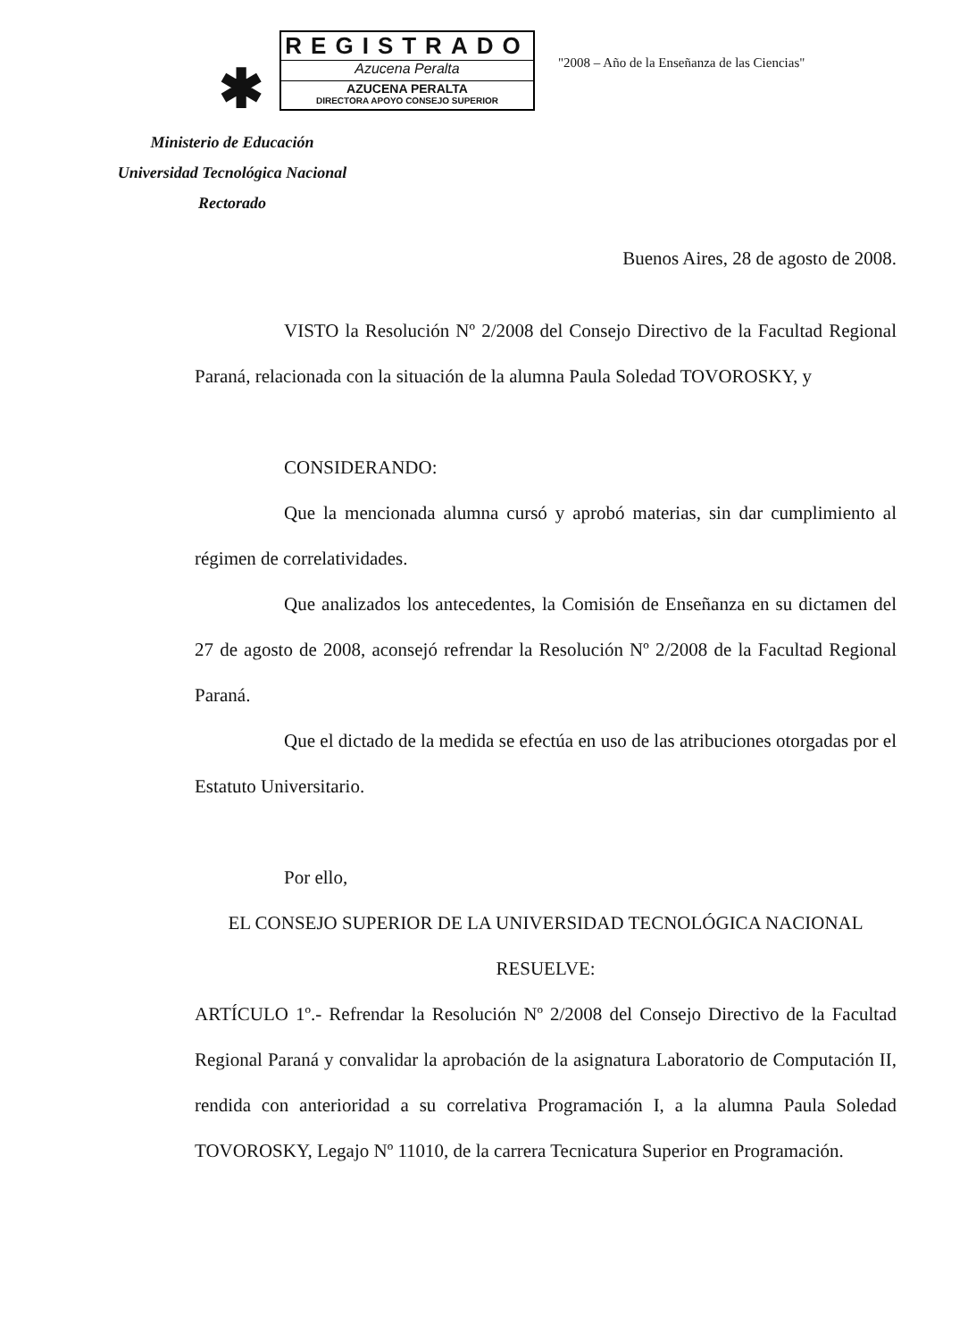✱
REGISTRADO
Azucena Peralta
AZUCENA PERALTA
DIRECTORA APOYO CONSEJO SUPERIOR
"2008 – Año de la Enseñanza de las Ciencias"
Ministerio de Educación
Universidad Tecnológica Nacional
Rectorado
Buenos Aires, 28 de agosto de 2008.
VISTO la Resolución Nº 2/2008 del Consejo Directivo de la Facultad Regional Paraná, relacionada con la situación de la alumna Paula Soledad TOVOROSKY, y
CONSIDERANDO:
Que la mencionada alumna cursó y aprobó materias, sin dar cumplimiento al régimen de correlatividades.
Que analizados los antecedentes, la Comisión de Enseñanza en su dictamen del 27 de agosto de 2008, aconsejó refrendar la Resolución Nº 2/2008 de la Facultad Regional Paraná.
Que el dictado de la medida se efectúa en uso de las atribuciones otorgadas por el Estatuto Universitario.
Por ello,
EL CONSEJO SUPERIOR DE LA UNIVERSIDAD TECNOLÓGICA NACIONAL
RESUELVE:
ARTÍCULO 1º.- Refrendar la Resolución Nº 2/2008 del Consejo Directivo de la Facultad Regional Paraná y convalidar la aprobación de la asignatura Laboratorio de Computación II, rendida con anterioridad a su correlativa Programación I, a la alumna Paula Soledad TOVOROSKY, Legajo Nº 11010, de la carrera Tecnicatura Superior en Programación.